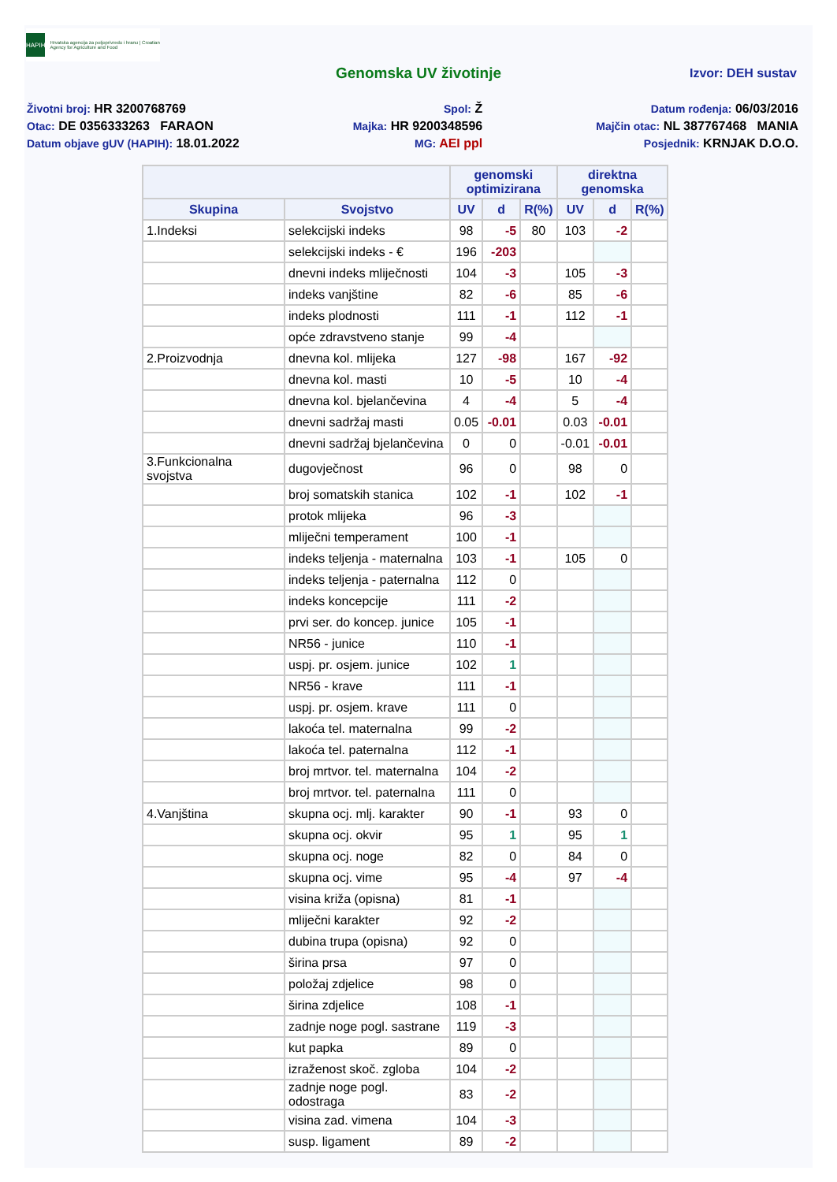HAPIH
Hrvatska agencija za poljoprivredu i hranu | Croatian Agency for Agriculture and Food
Genomska UV životinje Izvor: DEH sustav
Životni broj: HR 3200768769
Otac: DE 0356333263 FARAON
Datum objave gUV (HAPIH): 18.01.2022
Spol: Ž
Majka: HR 9200348596
MG: AEI ppl
Datum rođenja: 06/03/2016
Majčin otac: NL 387767468 MANIA
Posjednik: KRNJAK D.O.O.
| | | genomski optimizirana | | | direktna genomska | | |
| --- | --- | --- | --- | --- | --- | --- | --- |
| Skupina | Svojstvo | UV | d | R(%) | UV | d | R(%) |
| 1.Indeksi | selekcijski indeks | 98 | -5 | 80 | 103 | -2 | |
| | selekcijski indeks - € | 196 | -203 | | | | |
| | dnevni indeks mliječnosti | 104 | -3 | | 105 | -3 | |
| | indeks vanjštine | 82 | -6 | | 85 | -6 | |
| | indeks plodnosti | 111 | -1 | | 112 | -1 | |
| | opće zdravstveno stanje | 99 | -4 | | | | |
| 2.Proizvodnja | dnevna kol. mlijeka | 127 | -98 | | 167 | -92 | |
| | dnevna kol. masti | 10 | -5 | | 10 | -4 | |
| | dnevna kol. bjelančevina | 4 | -4 | | 5 | -4 | |
| | dnevni sadržaj masti | 0.05 | -0.01 | | 0.03 | -0.01 | |
| | dnevni sadržaj bjelančevina | 0 | 0 | | -0.01 | -0.01 | |
| 3.Funkcionalna svojstva | dugovječnost | 96 | 0 | | 98 | 0 | |
| | broj somatskih stanica | 102 | -1 | | 102 | -1 | |
| | protok mlijeka | 96 | -3 | | | | |
| | mliječni temperament | 100 | -1 | | | | |
| | indeks teljenja - maternalna | 103 | -1 | | 105 | 0 | |
| | indeks teljenja - paternalna | 112 | 0 | | | | |
| | indeks koncepcije | 111 | -2 | | | | |
| | prvi ser. do koncep. junice | 105 | -1 | | | | |
| | NR56 - junice | 110 | -1 | | | | |
| | uspj. pr. osjem. junice | 102 | 1 | | | | |
| | NR56 - krave | 111 | -1 | | | | |
| | uspj. pr. osjem. krave | 111 | 0 | | | | |
| | lakoća tel. maternalna | 99 | -2 | | | | |
| | lakoća tel. paternalna | 112 | -1 | | | | |
| | broj mrtvor. tel. maternalna | 104 | -2 | | | | |
| | broj mrtvor. tel. paternalna | 111 | 0 | | | | |
| 4.Vanjština | skupna ocj. mlj. karakter | 90 | -1 | | 93 | 0 | |
| | skupna ocj. okvir | 95 | 1 | | 95 | 1 | |
| | skupna ocj. noge | 82 | 0 | | 84 | 0 | |
| | skupna ocj. vime | 95 | -4 | | 97 | -4 | |
| | visina križa (opisna) | 81 | -1 | | | | |
| | mliječni karakter | 92 | -2 | | | | |
| | dubina trupa (opisna) | 92 | 0 | | | | |
| | širina prsa | 97 | 0 | | | | |
| | položaj zdjelice | 98 | 0 | | | | |
| | širina zdjelice | 108 | -1 | | | | |
| | zadnje noge pogl. sastrane | 119 | -3 | | | | |
| | kut papka | 89 | 0 | | | | |
| | izraženost skoč. zgloba | 104 | -2 | | | | |
| | zadnje noge pogl. odostraga | 83 | -2 | | | | |
| | visina zad. vimena | 104 | -3 | | | | |
| | susp. ligament | 89 | -2 | | | | |